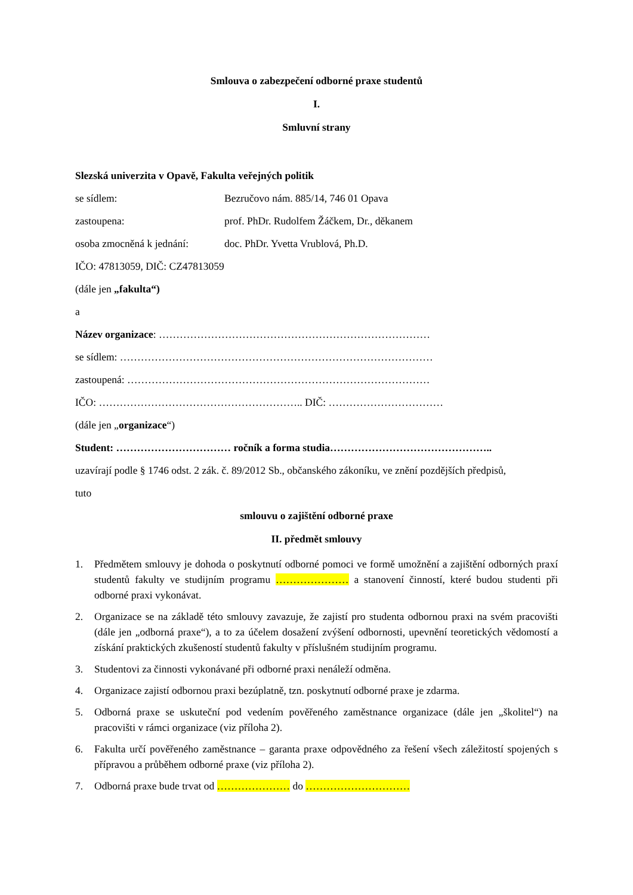Smlouva o zabezpečení odborné praxe studentů
I.
Smluvní strany
Slezská univerzita v Opavě, Fakulta veřejných politik
se sídlem: Bezručovo nám. 885/14, 746 01 Opava
zastoupena: prof. PhDr. Rudolfem Žáčkem, Dr., děkanem
osoba zmocněná k jednání: doc. PhDr. Yvetta Vrublová, Ph.D.
IČO: 47813059, DIČ: CZ47813059
(dále jen „fakulta“)
a
Název organizace: ……………………………………………………………………
se sídlem: ………………………………………………………………………………
zastoupená: ……………………………………………………………………………
IČO: ………………………………………………….. DIČ: ……………………………
(dále jen „organizace“)
Student: …………………………… ročník a forma studia………………………………………..
uzavírají podle § 1746 odst. 2 zák. č. 89/2012 Sb., občanského zákoníku, ve znění pozdějších předpisů,
tuto
smlouvu o zajištění odborné praxe
II. předmět smlouvy
1. Předmětem smlouvy je dohoda o poskytnutí odborné pomoci ve formě umožnění a zajištění odborných praxí studentů fakulty ve studijním programu ………………… a stanovení činností, které budou studenti při odborné praxi vykonávat.
2. Organizace se na základě této smlouvy zavazuje, že zajistí pro studenta odbornou praxi na svém pracovišti (dále jen „odborná praxe“), a to za účelem dosažení zvýšení odbornosti, upevnění teoretických vědomostí a získání praktických zkušeností studentů fakulty v příslušném studijním programu.
3. Studentovi za činnosti vykonávané při odborné praxi nenáleží odměna.
4. Organizace zajistí odbornou praxi bezúplatně, tzn. poskytnutí odborné praxe je zdarma.
5. Odborná praxe se uskuteční pod vedením pověřeného zaměstnance organizace (dále jen „školitel“) na pracovišti v rámci organizace (viz příloha 2).
6. Fakulta určí pověřeného zaměstnance – garanta praxe odpovědného za řešení všech záležitostí spojených s přípravou a průběhem odborné praxe (viz příloha 2).
7. Odborná praxe bude trvat od ………………… do …………………………